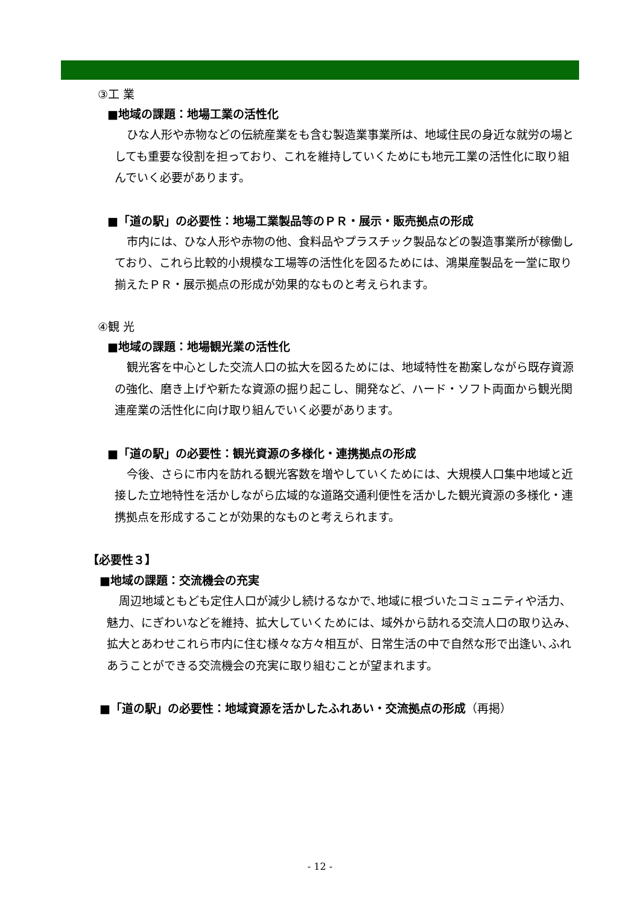③工 業
■地域の課題：地場工業の活性化
ひな人形や赤物などの伝統産業をも含む製造業事業所は、地域住民の身近な就労の場としても重要な役割を担っており、これを維持していくためにも地元工業の活性化に取り組んでいく必要があります。
■「道の駅」の必要性：地場工業製品等のＰＲ・展示・販売拠点の形成
市内には、ひな人形や赤物の他、食料品やプラスチック製品などの製造事業所が稼働しており、これら比較的小規模な工場等の活性化を図るためには、鴻巣産製品を一堂に取り揃えたＰＲ・展示拠点の形成が効果的なものと考えられます。
④観 光
■地域の課題：地場観光業の活性化
観光客を中心とした交流人口の拡大を図るためには、地域特性を勘案しながら既存資源の強化、磨き上げや新たな資源の掘り起こし、開発など、ハード・ソフト両面から観光関連産業の活性化に向け取り組んでいく必要があります。
■「道の駅」の必要性：観光資源の多様化・連携拠点の形成
今後、さらに市内を訪れる観光客数を増やしていくためには、大規模人口集中地域と近接した立地特性を活かしながら広域的な道路交通利便性を活かした観光資源の多様化・連携拠点を形成することが効果的なものと考えられます。
【必要性３】
■地域の課題：交流機会の充実
周辺地域ともども定住人口が減少し続けるなかで､地域に根づいたコミュニティや活力、魅力、にぎわいなどを維持、拡大していくためには、域外から訪れる交流人口の取り込み、拡大とあわせこれら市内に住む様々な方々相互が、日常生活の中で自然な形で出逢い､ふれあうことができる交流機会の充実に取り組むことが望まれます。
■「道の駅」の必要性：地域資源を活かしたふれあい・交流拠点の形成（再掲）
- 12 -